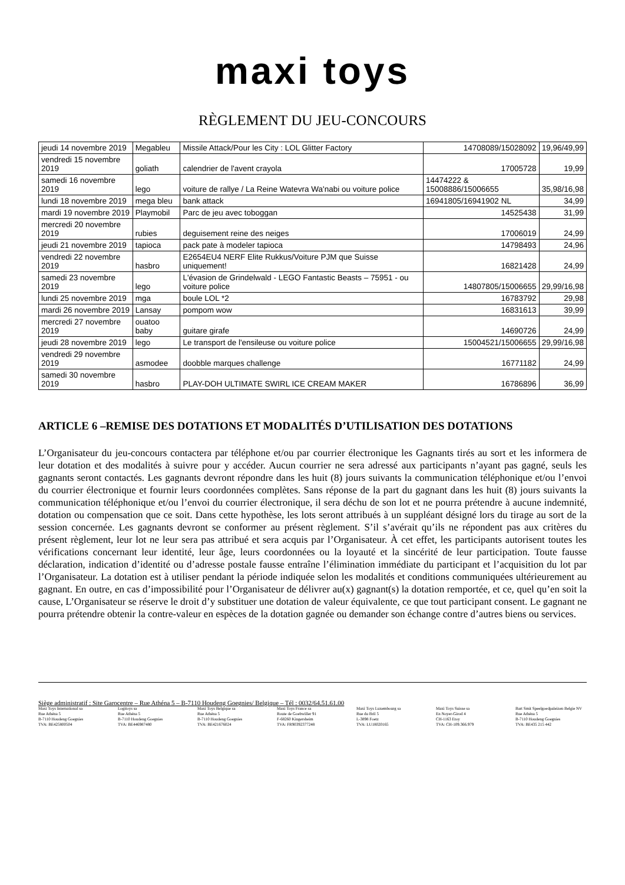maxi toys
RÈGLEMENT DU JEU-CONCOURS
| jeudi 14 novembre 2019 | Megableu | Missile Attack/Pour les City : LOL Glitter Factory | 14708089/15028092 | 19,96/49,99 |
| vendredi 15 novembre 2019 | goliath | calendrier de l'avent crayola | 17005728 | 19,99 |
| samedi 16 novembre 2019 | lego | voiture de rallye / La Reine Watevra Wa'nabi ou voiture police | 14474222 & 15008886/15006655 | 35,98/16,98 |
| lundi 18 novembre 2019 | mega bleu | bank attack | 16941805/16941902 NL | 34,99 |
| mardi 19 novembre 2019 | Playmobil | Parc de jeu avec toboggan | 14525438 | 31,99 |
| mercredi 20 novembre 2019 | rubies | deguisement reine des neiges | 17006019 | 24,99 |
| jeudi 21 novembre 2019 | tapioca | pack pate à modeler tapioca | 14798493 | 24,96 |
| vendredi 22 novembre 2019 | hasbro | E2654EU4 NERF Elite Rukkus/Voiture PJM que Suisse uniquement! | 16821428 | 24,99 |
| samedi 23 novembre 2019 | lego | L'évasion de Grindelwald - LEGO Fantastic Beasts – 75951 - ou voiture police | 14807805/15006655 | 29,99/16,98 |
| lundi 25 novembre 2019 | mga | boule LOL *2 | 16783792 | 29,98 |
| mardi 26 novembre 2019 | Lansay | pompom wow | 16831613 | 39,99 |
| mercredi 27 novembre 2019 | ouatoo baby | guitare girafe | 14690726 | 24,99 |
| jeudi 28 novembre 2019 | lego | Le transport de l'ensileuse ou voiture police | 15004521/15006655 | 29,99/16,98 |
| vendredi 29 novembre 2019 | asmodee | doobble marques challenge | 16771182 | 24,99 |
| samedi 30 novembre 2019 | hasbro | PLAY-DOH ULTIMATE SWIRL ICE CREAM MAKER | 16786896 | 36,99 |
ARTICLE 6 –REMISE DES DOTATIONS ET MODALITÉS D’UTILISATION DES DOTATIONS
L’Organisateur du jeu-concours contactera par téléphone et/ou par courrier électronique les Gagnants tirés au sort et les informera de leur dotation et des modalités à suivre pour y accéder. Aucun courrier ne sera adressé aux participants n’ayant pas gagné, seuls les gagnants seront contactés. Les gagnants devront répondre dans les huit (8) jours suivants la communication téléphonique et/ou l’envoi du courrier électronique et fournir leurs coordonnées complètes. Sans réponse de la part du gagnant dans les huit (8) jours suivants la communication téléphonique et/ou l’envoi du courrier électronique, il sera déchu de son lot et ne pourra prétendre à aucune indemnité, dotation ou compensation que ce soit. Dans cette hypothèse, les lots seront attribués à un suppléant désigné lors du tirage au sort de la session concernée. Les gagnants devront se conformer au présent règlement. S’il s’avérait qu’ils ne répondent pas aux critères du présent règlement, leur lot ne leur sera pas attribué et sera acquis par l’Organisateur. À cet effet, les participants autorisent toutes les vérifications concernant leur identité, leur âge, leurs coordonnées ou la loyauté et la sincérité de leur participation. Toute fausse déclaration, indication d’identité ou d’adresse postale fausse entraîne l’élimination immédiate du participant et l’acquisition du lot par l’Organisateur. La dotation est à utiliser pendant la période indiquée selon les modalités et conditions communiquées ultérieurement au gagnant. En outre, en cas d’impossibilité pour l’Organisateur de délivrer au(x) gagnant(s) la dotation remportée, et ce, quel qu’en soit la cause, L’Organisateur se réserve le droit d’y substituer une dotation de valeur équivalente, ce que tout participant consent. Le gagnant ne pourra prétendre obtenir la contre-valeur en espèces de la dotation gagnée ou demander son échange contre d’autres biens ou services.
Siège administratif : Site Garocentre – Rue Athéna 5 – B-7110 Houdeng Goegnies/ Belgique – Tél : 0032/64.51.61.00
Maxi Toys International sa
Rue Athéna 5
B-7110 Houdeng Goegnies
TVA: BE425800504
Logitoys sa
Rue Athéna 5
B-7110 Houdeng Goegnies
TVA: BE446987480
Maxi Toys Belgique sa
Rue Athéna 5
B-7110 Houdeng Goegnies
TVA: BE421676024
Maxi Toys France sa
Route de Goebwiller 91
F-68260 Kingersheim
TVA: FR90392377248
Maxi Toys Luxembourg sa
Rue du Bril 5
L-3898 Foetz
TVA: LU18020165
Maxi Toys Suisse sa
En Noyer-Girod 4
CH-1163 Etoy
TVA: CH-109.366.979
Bart Smit Speelgoedpaleizen Belgie NV
Rue Athéna 5
B-7110 Houdeng Goegnies
TVA: BE435 215 442